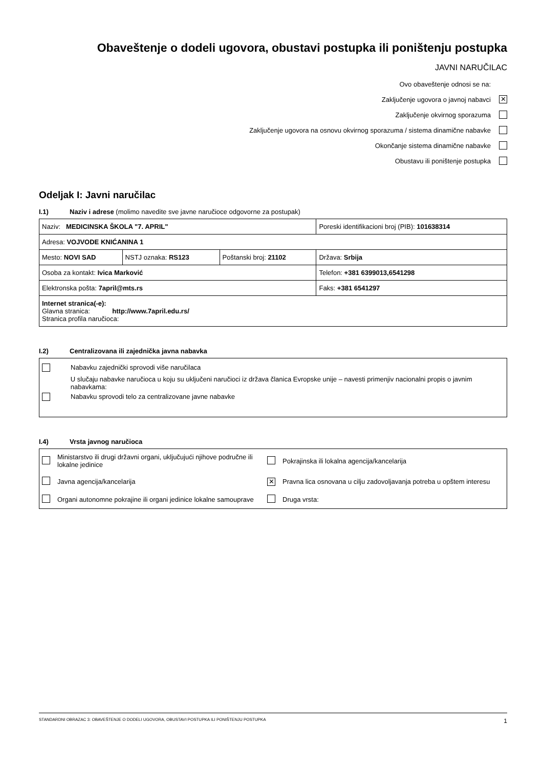Obaveštenje o dodeli ugovora, obustavi postupka ili poništenju postupka
JAVNI NARUČILAC
Ovo obaveštenje odnosi se na:
Zaključenje ugovora o javnoj nabavci ✕
Zaključenje okvirnog sporazuma
Zaključenje ugovora na osnovu okvirnog sporazuma / sistema dinamične nabavke
Okončanje sistema dinamične nabavke
Obustavu ili poništenje postupka
Odeljak I: Javni naručilac
I.1) Naziv i adrese (molimo navedite sve javne naručioce odgovorne za postupak)
| Naziv: MEDICINSKA ŠKOLA "7. APRIL" | | | Poreski identifikacioni broj (PIB): 101638314 |
| Adresa: VOJVODE KNIĆANINA 1 | | | |
| Mesto: NOVI SAD | NSTJ oznaka: RS123 | Poštanski broj: 21102 | Država: Srbija |
| Osoba za kontakt: Ivica Marković | | | Telefon: +381 6399013,6541298 |
| Elektronska pošta: 7april@mts.rs | | | Faks: +381 6541297 |
| Internet stranica(-e): Glavna stranica: http://www.7april.edu.rs/ Stranica profila naručioca: | | | |
I.2) Centralizovana ili zajednička javna nabavka
Nabavku zajednički sprovodi više naručilaca
U slučaju nabavke naručioca u koju su uključeni naručioci iz država članica Evropske unije – navesti primenjiv nacionalni propis o javnim nabavkama:
Nabavku sprovodi telo za centralizovane javne nabavke
I.4) Vrsta javnog naručioca
| | Ministarstvo ili drugi državni organi, uključujući njihove područne ili lokalne jedinice | | Pokrajinska ili lokalna agencija/kancelarija |
| | Javna agencija/kancelarija | ✕ | Pravna lica osnovana u cilju zadovoljavanja potreba u opštem interesu |
| | Organi autonomne pokrajine ili organi jedinice lokalne samouprave | | Druga vrsta: |
STANDARDNI OBRAZAC 3: OBAVEŠTENJE O DODELI UGOVORA, OBUSTAVI POSTUPKA ILI PONIŠTENJU POSTUPKA 1